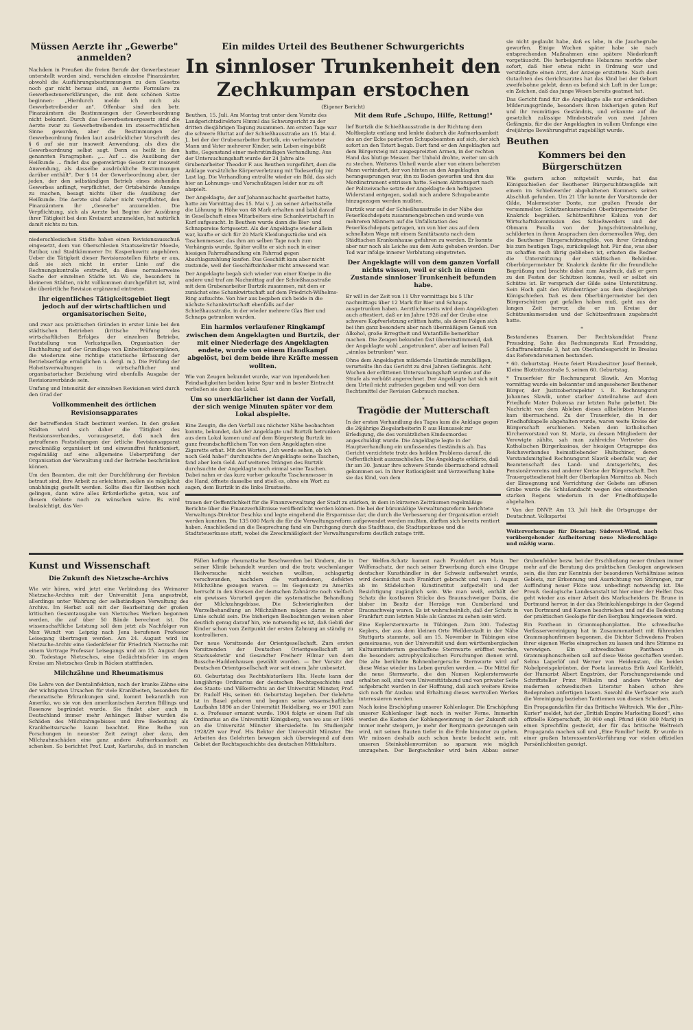Müssen Aerzte ihr „Gewerbe" anmelden?
Nachdem in Preußen die freien Berufe der Gewerbesteuer unterstellt worden sind, verschiden einzelne Finanzämter, obwohl die Ausführungsbestimmungen zu dem Gesetze noch gar nicht heraus sind, an Aerzte Formulare zu Gewerbesteuererklärungen, die mit dem schönen Satze beginnen: „Hierdurch melde ich mich als Gewerbetreibender an". Offenbar sind den betr. Finanzämtern die Bestimmungen der Gewerbeordnung nicht bekannt. Durch das Gewerbesteuergesetz sind die Aerzte zwar zu Gewerbetreibenden im steuerrechtlichen Sinne geworden, aber die Bestimmungen der Gewerbeordnung finden laut ausdrücklicher Vorschrift des § 6 auf sie nur insoweit Anwendung, als dies die Gewerbeordnung selbst sagt. Denn es heißt in den genannten Paragraphen: „... Auf ... die Ausübung der Heilkunde ... findet das gegenwärtige Gesetz nur insoweit Anwendung, als dasselbe ausdrückliche Bestimmungen darüber enthält". Der § 14 der Gewerbeordnung aber, der jeden, der den selbständigen Betrieb eines stehenden Gewerbes anfängt, verpflichtet, der Ortsbehörde Anzeige zu machen, besagt nichts über die Ausübung der Heilkunde. Die Aerzte sind daher nicht verpflichtet, den Finanzämtern ihr „Gewerbe" anzumelden. Die Verpflichtung, sich als Aerzte bei Beginn der Ausübung ihrer Tätigkeit bei dem Kreisarzt anzumelden, hat natürlich damit nichts zu tun.
niederschlesischen Städte haben einen Revisionsausschuß eingesetzt, dem von Oberschlesien Staatssekretär Moesle, Ratibor, und Stadtkämmerer Dr. Kasperkowitz angehören. Ueber die Tätigkeit dieser Revisionsstellen führte er aus, daß sie sich nicht in erster Linie auf die Rechnungskontrolle erstreckt, da diese normalerweise Sache der einzelnen Städte ist. Wo sie, besonders in kleineren Städten, nicht vollkommen durchgeführt ist, wird die überörtliche Revision ergänzend eintreten.
Ihr eigentliches Tätigkeitsgebiet liegt jedoch auf der wirtschaftlichen und organisatorischen Seite,
und zwar aus praktischen Gründen in erster Linie bei den städtischen Betrieben (kritische Prüfung des wirtschaftlichen Erfolges der einzelnen Betriebe, Feststellung von Verlustquellen, Organisation der Buchhaltung auf der Grundlage von Einheitskontenplänen, die wiederum eine richtige statistische Erfassung der Betriebserfolge ermöglichen u. dergl. m.). Die Prüfung der Hoheitsverwaltungen in wirtschaftlicher und organisatorischer Beziehung wird ebenfalls Ausgabe der Revisionsverbände sein.
Umfang und Intensität der einzelnen Revisionen wird durch den Grad der
Vollkommenheit des örtlichen Revisionsapparates
der betreffenden Stadt bestimmt werden. In den großen Städten wird sich daher die Tätigkeit des Revisionsverbandes, vorausgesetzt, daß nach den getroffenen Feststellungen der örtliche Revisionsapparat zweckmäßig organisiert ist und einwandfrei funktioniert, regelmäßig auf eine allgemeine Ueberprüfung der Organisation der Verwaltung und der Betriebe beschränken können.
Um den Beamten, die mit der Durchführung der Revision betraut sind, ihre Arbeit zu erleichtern, sollen sie möglichst unabhängig gestellt werden. Sollte dies für Beuthen noch gelingen, dann wäre alles Erforderliche getan, was auf diesem Gebiete noch zu wünschen wäre. Es wird beabsichtigt, das Ver-
Ein mildes Urteil des Beuthener Schwurgerichts
In sinnloser Trunkenheit den Zechkumpan erstochen
(Eigener Bericht)
Beuthen, 15. Juli. Am Montag trat unter dem Vorsitz des Landgerichtsdirektors Himml das Schwurgericht zu der dritten diesjährigen Tagung zusammen. Am ersten Tage war die schwere Bluttat auf der Schießhausstraße am 15. Mai d. J., bei der der Grubenarbeiter Burtzik, ein verheirateter Mann und Vater mehrerer Kinder, sein Leben eingebüßt hatte, Gegenstand einer mehrstündigen Verhandlung. Aus der Untersuchungshaft wurde der 24 Jahre alte Grubenarbeiter Theodor F. aus Beuthen vorgeführt, dem die Anklage vorsätzliche Körperverletzung mit Todeserfolg zur Last lag. Die Verhandlung entrollte wieder ein Bild, das sich hier an Lohnungs- und Vorschußtagen leider nur zu oft abspielt.
Der Angeklagte, der auf Johannaschacht gearbeitet hatte, hatte am Vormittag des 15. Mai v. J. an seiner Arbeitsstelle die Löhnung in Höhe von 48 Mark erhalten und bald darauf in Gesellschaft eines Mitarbeiters eine Schankwirtschaft in Karf aufgesucht. In Beuthen wurde dann die Bier- und Schnapsreise fortgesetzt. Als der Angeklagte wieder allein war, kaufte er sich für 20 Mark Kleidungsstücke und ein Taschenmesser, das ihm am selben Tage noch zum Verhängnis wurde. Später wollte er sich noch in einer hiesigen Fahrradhandlung ein Fahrrad gegen Abschlagszahlung kaufen. Das Geschäft kam aber nicht zustande, weil der Geschäftsinhaber nicht anwesend war.
Der Angeklagte begab sich wieder von einer Kneipe in die andere und traf am Nachmittag auf der Schießhausstraße mit dem Grubenarbeiter Burtzik zusammen, mit dem er zunächst eine Schankwirtschaft auf dem Friedrich-Wilhelms-Ring aufsuchte. Von hier aus begaben sich beide in die nächste Schankwirtschaft ebenfalls auf der Schießhausstraße, in der wieder mehrere Glas Bier und Schnaps getrunken wurden.
Ein harmlos verlaufener Ringkampf zwischen dem Angeklagten und Burtzik, der mit einer Niederlage des Angeklagten endete, wurde von einem Handkampf abgelöst, bei dem beide ihre Kräfte messen wollten.
Wie von Zeugen bekundet wurde, war von irgendwelchen Feindseligkeiten beiden keine Spur und in bester Eintracht verließen sie dann das Lokal.
Um so unerklärlicher ist dann der Vorfall, der sich wenige Minuten später vor dem Lokal abspielte.
Eine Zeugin, die den Vorfall aus nächster Nähe beobachten konnte, bekundet, daß der Angeklagte und Burtzik betrunken aus dem Lokal kamen und auf dem Bürgersteig Burtzik im ganz freundschaftlichem Ton von dem Angeklagten eine Zigarette erbat. Mit den Worten: „Ich werde sehen, ob ich noch Geld habe!" durchsuchte der Angeklagte seine Taschen, fand aber kein Geld. Auf weiteres Drängen des Burtzik durchsuchte der Angeklagte noch einmal seine Taschen. Dabei nahm er das kurz vorher gekaufte Taschenmesser in die Hand, öffnete dasselbe und stieß es, ohne ein Wort zu sagen, dem Burtzik in die linke Brustseite.
Mit dem Rufe „Schupo, Hilfe, Rettung!"
lief Burtzik die Schießhausstraße in der Richtung dem Moltkeplatz entlang und lenkte dadurch die Aufmerksamkeit des an der Ecke postierten Schupobeamten auf sich, der sich sofort an den Tatort begab. Dort fand er den Angeklagten auf dem Bürgersteig mit ausgespreizten Armen, in der rechten Hand das blutige Messer. Der Unhold drohte, weiter um sich zu stechen. Weiteres Unheil wurde aber von einem beherzten Mann verhindert, der von hinten an den Angeklagten herangesprungen war, ihn zu Boden geworfen und ihm das Mordinstrument entrissen hatte. Seinem Abtransport nach der Polizeiwache setzte der Angeklagte den heftigsten Widerstand entgegen, sodaß noch andere Schupobeamte hinzugezogen werden mußten.
Burtzik war auf der Schießhausstraße in der Nähe des Feuerlöschdepots zusammengebrochen und wurde von mehreren Männern auf die Unfallstation des Feuerlöschdepots getragen, um von hier aus auf dem schnellsten Wege mit einem Sanitätsauto nach dem Städtischen Krankenhause gefahren zu werden. Er konnte aber nur noch als Leiche aus dem Auto gehoben werden. Der Tod war infolge innerer Verblutung eingetreten.
Der Angeklagte will von dem ganzen Vorfall nichts wissen, weil er sich in einem Zustande sinnloser Trunkenheit befunden habe.
Er will in der Zeit von 11 Uhr vormittags bis 5 Uhr nachmittags über 12 Mark für Bier und Schnaps ausgetrunken haben. Aerztlicherseits wird dem Angeklagten auch attestiert, daß er im Jahre 1926 auf der Grube eine schwere Kopfverletzung erlitten hatte, als deren Folgen sich bei ihm ganz besonders aber nach übermäßigem Genuß von Alkohol, große Erregtheit und Wutanfälle bemerkbar machen. Die Zeugen bekunden fast übereinstimmend, daß der Angeklagte wohl „angetrunken", aber auf keinen Fall „sinnlos betrunken" war.
Ohne dem Angeklagten mildernde Umstände zuzubilligen, verurteilte ihn das Gericht zu drei Jahren Gefängnis. Acht Wochen der erlittenen Untersuchungshaft wurden auf die Strafe als verbüßt angerechnet. Der Angeklagte hat sich mit dem Urteil nicht zufrieden gegeben und will von dem Rechtsmittel der Revision Gebrauch machen.
*
Tragödie der Mutterschaft
In der ersten Verhandlung des Tages kam die Anklage gegen die 26jährige Ziegelarbeiterin P. aus Hanussek zur Erledigung, die des vorsätzlichen Kindesmordes angeschuldigt wurde. Die Angeklagte legte in der Hauptverhandlung ein umfassendes Geständnis ab. Das Gericht verzichtete trotz des heiklen Problems darauf, die Oeffentlichkeit auszuschließen. Die Angeklagte erklärte, daß ihr am 30. Januar ihre schwere Stunde überraschend schnell gekommen sei. In ihrer Ratlosigkeit und Verzweiflung habe sie das Kind, von dem
trauen der Oeffentlichkeit für die Finanzverwaltung der Stadt zu stärken, in dem in kürzeren Zeiträumen regelmäßige Berichte über die Finanzverhältnisse veröffentlicht werden können. Die bei der büromäßige Verwaltungsreform berichtete Verwaltungs-Direktor Deschka und legte eingehend die Ersparnisse dar, die durch die Verbesserung der Organisation erzielt werden konnten. Die 135 000 Mark die für die Verwaltungsreform aufgewendet werden mußten, dürften sich bereits rentiert haben. Anschließend an die Besprechung fand ein Durchgang durch das Stadthaus, die Stadtsparkasse und die Stadtsteuerkasse statt, wobei die Zweckmäßigkeit der Verwaltungsreform deutlich zutage tritt.
sie nicht geglaubt habe, daß es lebe, in die Jauchegrube geworfen. Einige Wochen später habe sie nach entsprechenden Maßnahmen eine spätere Niederkunft vorgetäuscht. Die herbeigerufene Hebamme merkte aber sofort, daß hier etwas nicht in Ordnung war und verständigte einen Arzt, der Anzeige erstattete. Nach dem Gutachten des Gerichtsarztes hat das Kind bei der Geburt zweifelsohne gelebt, denn es befand sich Luft in der Lunge; ein Zeichen, daß das junge Wesen bereits geatmet hat.
Das Gericht fand für die Angeklagte alle nur erdenklichen Milderungsgründe, besonders ihren bisherigen guten Ruf und ihr reumütiges Geständnis, und erkannte auf die gesetzlich zulässige Mindeststrafe von zwei Jahren Gefängnis, für die der Angeklagten in vollem Umfange eine dreijährige Bewährungsfrist zugebilligt wurde.
Beuthen
Kommers bei den Bürgerschützen
Wie gestern schon mitgeteilt wurde, hat das Königsschießen der Beuthener Bürgerschützengilde mit einem im Schießwerder abgehaltenen Kommers seinen Abschluß gefunden. Um 21 Uhr konnte der Vorsitzende der Gilde, Malermeister Donte, zur großen Freude der versammelten Schützenkameraden Oberbürgermeister Dr. Knakrick begrüßen. Schützenführer Kaluza von der Wirtschaftskommission des Schießwerders und der Obmann Povalla von der Jungschützenabteilung, schilderten in ihren Ansprachen den dornenvollen Weg, den die Beuthener Bürgerschützengilde, von ihrer Gründung bis zum heutigen Tage, zurückgelegt hat. Für das, was aber zu schaffen noch übrig geblieben ist, erbaten die Redner die Unterstützung der städtischen Behörden. Oberbürgermeister Dr. Knakrick dankte für die freundliche Begrüßung und brachte dabei zum Ausdruck, daß er gern zu den Festen der Schützen komme, weil er selbst ein Schütze ist. Er versprach der Gilde seine Unterstützung. Sein Hoch galt den Würdenträger aus dem diesjährigen Königschießen. Daß es dem Oberbürgermeister bei den Bürgerschützen gut gefallen haben muß, geht aus der langen Zeit hervor, die er im Kreise der Schützenkameraden und der Schützenfrauen zugebracht hatte.
*
Bestandenes Examen. Der Rechtskandidat Franz Przesdzing, Sohn des Rechnungsrats Karl Przesdzing, Schaffranekstraße 3, hat am Oberlandesgericht in Breslau das Referendarexamen bestanden.
* 60. Geburtstag. Heute feiert Hausbesitzer Josef Bennek, Kleine Blottnitzastraße 5, seinen 60. Geburtstag.
* Trauerfeier für Rechnungsrat Slawik. Am Montag vormittag wurde ein bekannter und angesehener Beuthener Bürger, der Justizoberinspektor i. R. Rechnungsrat Johannes Slawik, unter starker Anteilnahme auf dem Friedhofe Mater Dolorosa zur letzten Ruhe gebettet. Die Nachricht von dem Ableben dieses allbeliebten Mannes kam überraschend. Zu der Trauerfeier, die in der Friedhofskapelle abgehalten wurde, waren weite Kreise der Bürgerschaft erschienen. Neben dem katholischen Kirchenvorstand von St. Maria, zu dessen Mitgliedern der Verewigte zählte, sah man zahlreiche Vertreter des Katholischen Bürgerkasinos, der hiesigen Ortsgruppe des Reichsverbandes heimatliebender Hultschiner, deren Vorstandsmitglied Rechnungsrat Slawik ebenfalls war, der Beamtenschaft des Land- und Amtsgerichts, des Pensionärvereins und anderer Kreise der Bürgerschaft. Den Trauergottesdienst hielt der Oberkaplan Marnitza ab. Nach der Einsegnung und Verrichtung der Gebete am offenen Grabe wurde die Schlußandacht wegen des einsetzenden starken Regens wiederum in der Friedhofskapelle abgehalten.
* Von der DNVP. Am 13. Juli hielt die Ortsgruppe der Deutschnat. Volkspartei
Weitervorhersage für Dienstag: Südwest-Wind, nach vorübergehender Aufheiterung neue Niederschläge und mäßig warm.
Kunst und Wissenschaft
Die Zukunft des Nietzsche-Archivs
Wie wir hören, wird jetzt eine Verbindung des Weimarer Nietzsche-Archivs mit der Universität Jena angestrebt, allerdings unter Wahrung der selbständigen Verwaltung des Archivs. Im Herbst soll mit der Bearbeitung der großen kritischen Gesamtausgabe von Nietzsches Werken begonnen werden, die auf über 50 Bände berechnet ist. Die wissenschaftliche Leistung soll dem jetzt als Nachfolger von Max Wundt von Leipzig nach Jena berufenen Professor Leisegang übertragen werden. Am 24. August wird im Nietzsche-Archiv eine Gedenkfeier für Friedrich Nietzsche mit einem Vortrage Professor Leisegangs und am 25. August dem 30. Todestage Nietzsches, eine Gedächtnisfeier im engen Kreise am Nietzsches Grab in Röcken stattfinden.
Milchzähne und Rheumatismus
Die Lehre von der Dentalinfektion, nach der kranke Zähne eine der wichtigsten Ursachen für viele Krankheiten, besonders für rheumatische Erkrankungen sind, kommt bekanntlich von Amerika, wo sie von den amerikanischen Aerzten Billings und Rosenow begründet wurde. Sie findet aber auch in Deutschland immer mehr Anhänger. Bisher wurden die Schäden des Milchzahngebisses und ihre Bedeutung als Krankheitsursache kaum beachtet. Eine Reihe von Forschungen in neuester Zeit zwingt aber dazu, den Milchzahnschäden eine ganz andere Aufmerksamkeit zu schenken. So berichtet Prof. Lust, Karlsruhe, daß in manchen Fällen heftige rheumatische Beschwerden bei Kindern, die in seiner Klinik behandelt wurden und die trotz wochenlanger Heilversuche nicht weichen wollten, schlagartig verschwanden, nachdem die vorhandenen, defekten Milchzähne gezogen waren. — Im Gegensatz zu Amerika herrscht in den Kreisen der deutschen Zahnärzte noch vielfach ein gewisses Vorurteil gegen die systematische Behandlung der Milchzahngebisse. Die Schwierigkeiten der Wurzelbehandlung an Milchzähnen mögen daran in erster Linie schuld sein. Die bisherigen Beobachtungen weisen aber deutlich genug darauf hin, wie notwendig es ist, daß Gebiß der Kinder schon vom Zeitpunkt der ersten Zahnung an ständig zu kontrollieren.
Der neue Vorsitzende der Orientgesellschaft. Zum ersten Vorsitzenden der Deutschen Orientgesellschaft ist Staatssekretär und Gesandter Freiherr Hilmar von dem Bussche-Haddenhausen gewählt worden. — Der Vorsitz der Deutschen Orientgesellschaft war seit einem Jahr unbesetzt.
60. Geburtstag des Rechtshistorikers His. Heute kann der langjährige Ordinarius der deutschen Rechtsgeschichte und des Staats- und Völkerrechts an der Universität Münster, Prof. Dr. Rudolf His, seinen 60. Geburtstag begehen. Der Gelehrte ist in Basel geboren und begann seine wissenschaftliche Laufbahn 1896 an der Universität Heidelberg, wo er 1901 zum a. o. Professor ernannt wurde. 1904 folgte er einem Ruf als Ordinarius an die Universität Königsberg, von wo aus er 1906 an die Universität Münster übersiedelte. Im Studienjahr 1928/29 war Prof. His Rektor der Universität Münster. Die Arbeiten des Gelehrten bewegen sich überwiegend auf dem Gebiet der Rechtsgeschichte des deutschen Mittelalters.
Der Welfen-Schatz kommt nach Frankfurt am Main. Der Welfenschatz, der nach seiner Erwerbung durch eine Gruppe deutscher Kunsthändler in der Schweiz aufbewahrt wurde, wird demnächst nach Frankfurt gebracht und vom 1. August ab im Städelschen Kunstinstitut aufgestellt und der Besichtigung zugänglich sein. Wie man weiß, enthält der Schatz die kostbaren Stücke des Braunschweiger Doms, die bisher im Besitz der Herzöge von Cumberland und Braunschweig waren. Es ist wahrscheinlich, daß der Schatz in Frankfurt zum letzten Male als Ganzes zu sehen sein wird.
Eine Keplersternwarte in Tübingen. Zum 300. Todestag Keplers, der aus dem kleinen Orte Weilderstadt in der Nähe Stuttgarts stammte, soll am 15. November in Tübingen eine gemeinsame, von der Universität und dem württembergischen Kultusministerium geschaffene Sternwarte eröffnet werden, die besonders astrophysikalischen Forschungen dienen wird. Die alte berühmte Bohnenbergersche Sternwarte wird auf diese Weise wieder ins Leben gerufen werden. — Die Mittel für die neue Sternwarte, die den Namen Keplersternwarte erhalten soll, sind vom Universitätsbund und von privater Seite aufgebracht worden in der Hoffnung, daß auch weitere Kreise sich noch für Ausbau und Erhaltung dieses wertvollen Werkes interessieren werden.
Noch keine Erschöpfung unserer Kohlenlager. Die Erschöpfung unserer Kohlenlager liegt noch in weiter Ferne. Immerhin werden die Kosten der Kohlengewinnung in der Zukunft sich immer mehr steigern, je mehr der Bergmann gezwungen sein wird, mit seinen Bauten tiefer in die Erde hinunter zu gehen. Wir müssen deshalb auch schon heute bedacht sein, mit unseren Steinkohlenvorräten so sparsam wie möglich umzugehen. Der Bergtechniker wird beim Abbau seiner Grubenfelder bezw. bei der Erschließung neuer Gruben immer mehr auf die Beratung des praktischen Geologen angewiesen sein, die ihm zur Kenntnis der besonderen Verhältnisse seines Gebiets, zur Erkennung und Ausrichtung von Störungen, zur Auffindung neuer Flöze usw. unbedingt notwendig ist. Die Preuß. Geologische Landesanstalt ist hier einer der Helfer. Das geht wieder aus einer Arbeit des Markscheiders Dr. Brune in Dortmund hervor, in der das Steinkohlengebirge in der Gegend von Dortmund und Kamen beschrieben und auf die Bedeutung der praktischen Geologie für den Bergbau hingewiesen wird.
Ein Pantheon in Grammophonplatten. Die schwedische Verfasservereinigung hat in Zusammenarbeit mit führenden Grammophonfirmen begonnen, die Dichter Schwedens Proben ihrer eigenen Werke einsprechen zu lassen und ihre Stimme zu verewigen. Ein schwedisches Pantheon in Grammophonscheiben soll auf diese Weise geschaffen werden. Selma Lagerlöf und Werner von Heidenstam, die beiden Nobelpreisgekrönten, der Poeta laureatus Erik Axel Karlfeldt, der Humorist Albert Engström, der Forschungsreisende und Schriftsteller Prinz Wilhelm und andere Vertreter der modernen schwedischen Literatur haben schon ihre Redeproben anfertigen lassen. Sowohl die Verfasser wie auch die Vereinigung beziehen Tantiemen von diesen Scheiben.
Ein Propagandafilm für das Britische Weltreich. Wie der „Film-Kurier" meldet, hat der „British Empire Marketing Board", eine offizielle Körperschaft, 30 000 engl. Pfund (600 000 Mark) in einen Sprechfilm gesteckt, der für das britische Weltreich Propaganda machen soll und „Eine Familie" heißt. Er wurde in einer großen Interessenten-Vorführung vor vielen offiziellen Persönlichkeiten gezeigt.